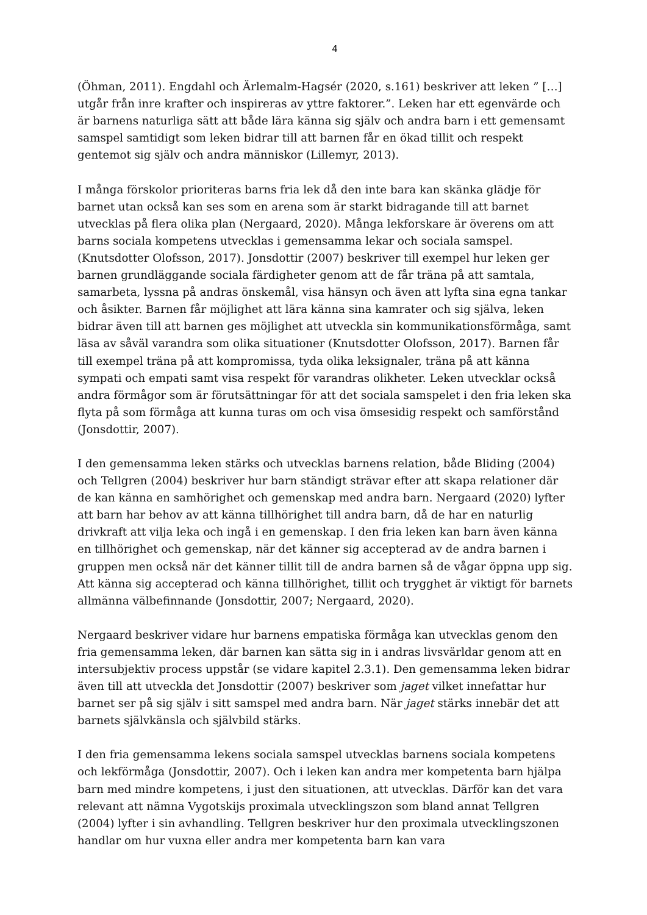4
(Öhman, 2011). Engdahl och Ärlemalm-Hagsér (2020, s.161) beskriver att leken ” […] utgår från inre krafter och inspireras av yttre faktorer.”. Leken har ett egenvärde och är barnens naturliga sätt att både lära känna sig själv och andra barn i ett gemensamt samspel samtidigt som leken bidrar till att barnen får en ökad tillit och respekt gentemot sig själv och andra människor (Lillemyr, 2013).
I många förskolor prioriteras barns fria lek då den inte bara kan skänka glädje för barnet utan också kan ses som en arena som är starkt bidragande till att barnet utvecklas på flera olika plan (Nergaard, 2020). Många lekforskare är överens om att barns sociala kompetens utvecklas i gemensamma lekar och sociala samspel. (Knutsdotter Olofsson, 2017). Jonsdottir (2007) beskriver till exempel hur leken ger barnen grundläggande sociala färdigheter genom att de får träna på att samtala, samarbeta, lyssna på andras önskemål, visa hänsyn och även att lyfta sina egna tankar och åsikter. Barnen får möjlighet att lära känna sina kamrater och sig själva, leken bidrar även till att barnen ges möjlighet att utveckla sin kommunikationsförmåga, samt läsa av såväl varandra som olika situationer (Knutsdotter Olofsson, 2017). Barnen får till exempel träna på att kompromissa, tyda olika leksignaler, träna på att känna sympati och empati samt visa respekt för varandras olikheter. Leken utvecklar också andra förmågor som är förutsättningar för att det sociala samspelet i den fria leken ska flyta på som förmåga att kunna turas om och visa ömsesidig respekt och samförstånd (Jonsdottir, 2007).
I den gemensamma leken stärks och utvecklas barnens relation, både Bliding (2004) och Tellgren (2004) beskriver hur barn ständigt strävar efter att skapa relationer där de kan känna en samhörighet och gemenskap med andra barn. Nergaard (2020) lyfter att barn har behov av att känna tillhörighet till andra barn, då de har en naturlig drivkraft att vilja leka och ingå i en gemenskap. I den fria leken kan barn även känna en tillhörighet och gemenskap, när det känner sig accepterad av de andra barnen i gruppen men också när det känner tillit till de andra barnen så de vågar öppna upp sig. Att känna sig accepterad och känna tillhörighet, tillit och trygghet är viktigt för barnets allmänna välbefinnande (Jonsdottir, 2007; Nergaard, 2020).
Nergaard beskriver vidare hur barnens empatiska förmåga kan utvecklas genom den fria gemensamma leken, där barnen kan sätta sig in i andras livsvärldar genom att en intersubjektiv process uppstår (se vidare kapitel 2.3.1). Den gemensamma leken bidrar även till att utveckla det Jonsdottir (2007) beskriver som jaget vilket innefattar hur barnet ser på sig själv i sitt samspel med andra barn. När jaget stärks innebär det att barnets självkänsla och självbild stärks.
I den fria gemensamma lekens sociala samspel utvecklas barnens sociala kompetens och lekförmåga (Jonsdottir, 2007). Och i leken kan andra mer kompetenta barn hjälpa barn med mindre kompetens, i just den situationen, att utvecklas. Därför kan det vara relevant att nämna Vygotskijs proximala utvecklingszon som bland annat Tellgren (2004) lyfter i sin avhandling. Tellgren beskriver hur den proximala utvecklingszonen handlar om hur vuxna eller andra mer kompetenta barn kan vara